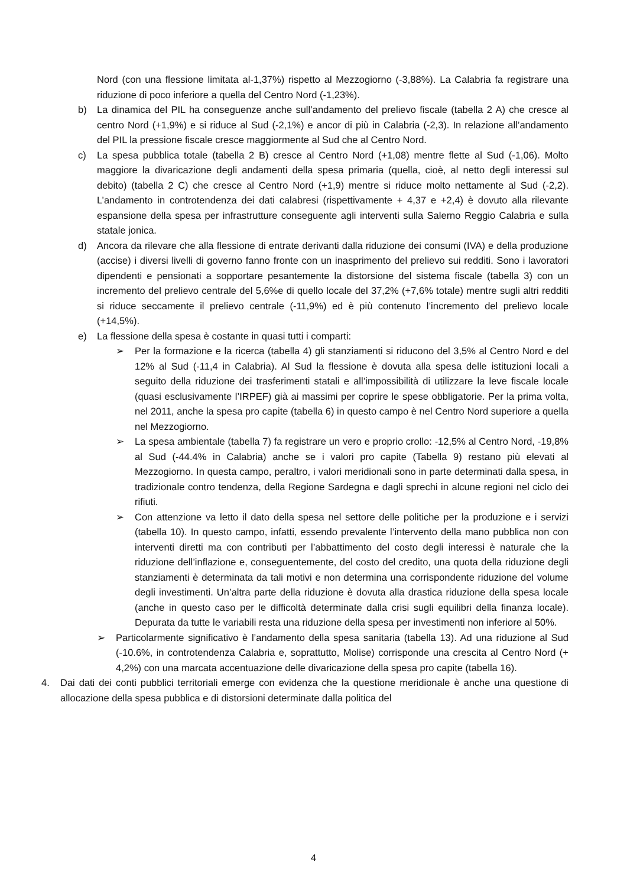Nord (con una flessione limitata al-1,37%) rispetto al Mezzogiorno (-3,88%). La Calabria fa registrare una riduzione di poco inferiore a quella del Centro Nord (-1,23%).
b) La dinamica del PIL ha conseguenze anche sull’andamento del prelievo fiscale (tabella 2 A) che cresce al centro Nord (+1,9%) e si riduce al Sud (-2,1%) e ancor di più in Calabria (-2,3). In relazione all’andamento del PIL la pressione fiscale cresce maggiormente al Sud che al Centro Nord.
c) La spesa pubblica totale (tabella 2 B) cresce al Centro Nord (+1,08) mentre flette al Sud (-1,06). Molto maggiore la divaricazione degli andamenti della spesa primaria (quella, cioè, al netto degli interessi sul debito) (tabella 2 C) che cresce al Centro Nord (+1,9) mentre si riduce molto nettamente al Sud (-2,2). L’andamento in controtendenza dei dati calabresi (rispettivamente + 4,37 e +2,4) è dovuto alla rilevante espansione della spesa per infrastrutture conseguente agli interventi sulla Salerno Reggio Calabria e sulla statale jonica.
d) Ancora da rilevare che alla flessione di entrate derivanti dalla riduzione dei consumi (IVA) e della produzione (accise) i diversi livelli di governo fanno fronte con un inasprimento del prelievo sui redditi. Sono i lavoratori dipendenti e pensionati a sopportare pesantemente la distorsione del sistema fiscale (tabella 3) con un incremento del prelievo centrale del 5,6%e di quello locale del 37,2% (+7,6% totale) mentre sugli altri redditi si riduce seccamente il prelievo centrale (-11,9%) ed è più contenuto l’incremento del prelievo locale (+14,5%).
e) La flessione della spesa è costante in quasi tutti i comparti:
➢ Per la formazione e la ricerca (tabella 4) gli stanziamenti si riducono del 3,5% al Centro Nord e del 12% al Sud (-11,4 in Calabria). Al Sud la flessione è dovuta alla spesa delle istituzioni locali a seguito della riduzione dei trasferimenti statali e all’impossibilità di utilizzare la leve fiscale locale (quasi esclusivamente l’IRPEF) già ai massimi per coprire le spese obbligatorie. Per la prima volta, nel 2011, anche la spesa pro capite (tabella 6) in questo campo è nel Centro Nord superiore a quella nel Mezzogiorno.
➢ La spesa ambientale (tabella 7) fa registrare un vero e proprio crollo: -12,5% al Centro Nord, -19,8% al Sud (-44.4% in Calabria) anche se i valori pro capite (Tabella 9) restano più elevati al Mezzogiorno. In questa campo, peraltro, i valori meridionali sono in parte determinati dalla spesa, in tradizionale contro tendenza, della Regione Sardegna e dagli sprechi in alcune regioni nel ciclo dei rifiuti.
➢ Con attenzione va letto il dato della spesa nel settore delle politiche per la produzione e i servizi (tabella 10). In questo campo, infatti, essendo prevalente l’intervento della mano pubblica non con interventi diretti ma con contributi per l’abbattimento del costo degli interessi è naturale che la riduzione dell’inflazione e, conseguentemente, del costo del credito, una quota della riduzione degli stanziamenti è determinata da tali motivi e non determina una corrispondente riduzione del volume degli investimenti. Un’altra parte della riduzione è dovuta alla drastica riduzione della spesa locale (anche in questo caso per le difficoltà determinate dalla crisi sugli equilibri della finanza locale). Depurata da tutte le variabili resta una riduzione della spesa per investimenti non inferiore al 50%.
➢ Particolarmente significativo è l’andamento della spesa sanitaria (tabella 13). Ad una riduzione al Sud (-10.6%, in controtendenza Calabria e, soprattutto, Molise) corrisponde una crescita al Centro Nord (+ 4,2%) con una marcata accentuazione delle divaricazione della spesa pro capite (tabella 16).
4. Dai dati dei conti pubblici territoriali emerge con evidenza che la questione meridionale è anche una questione di allocazione della spesa pubblica e di distorsioni determinate dalla politica del
4